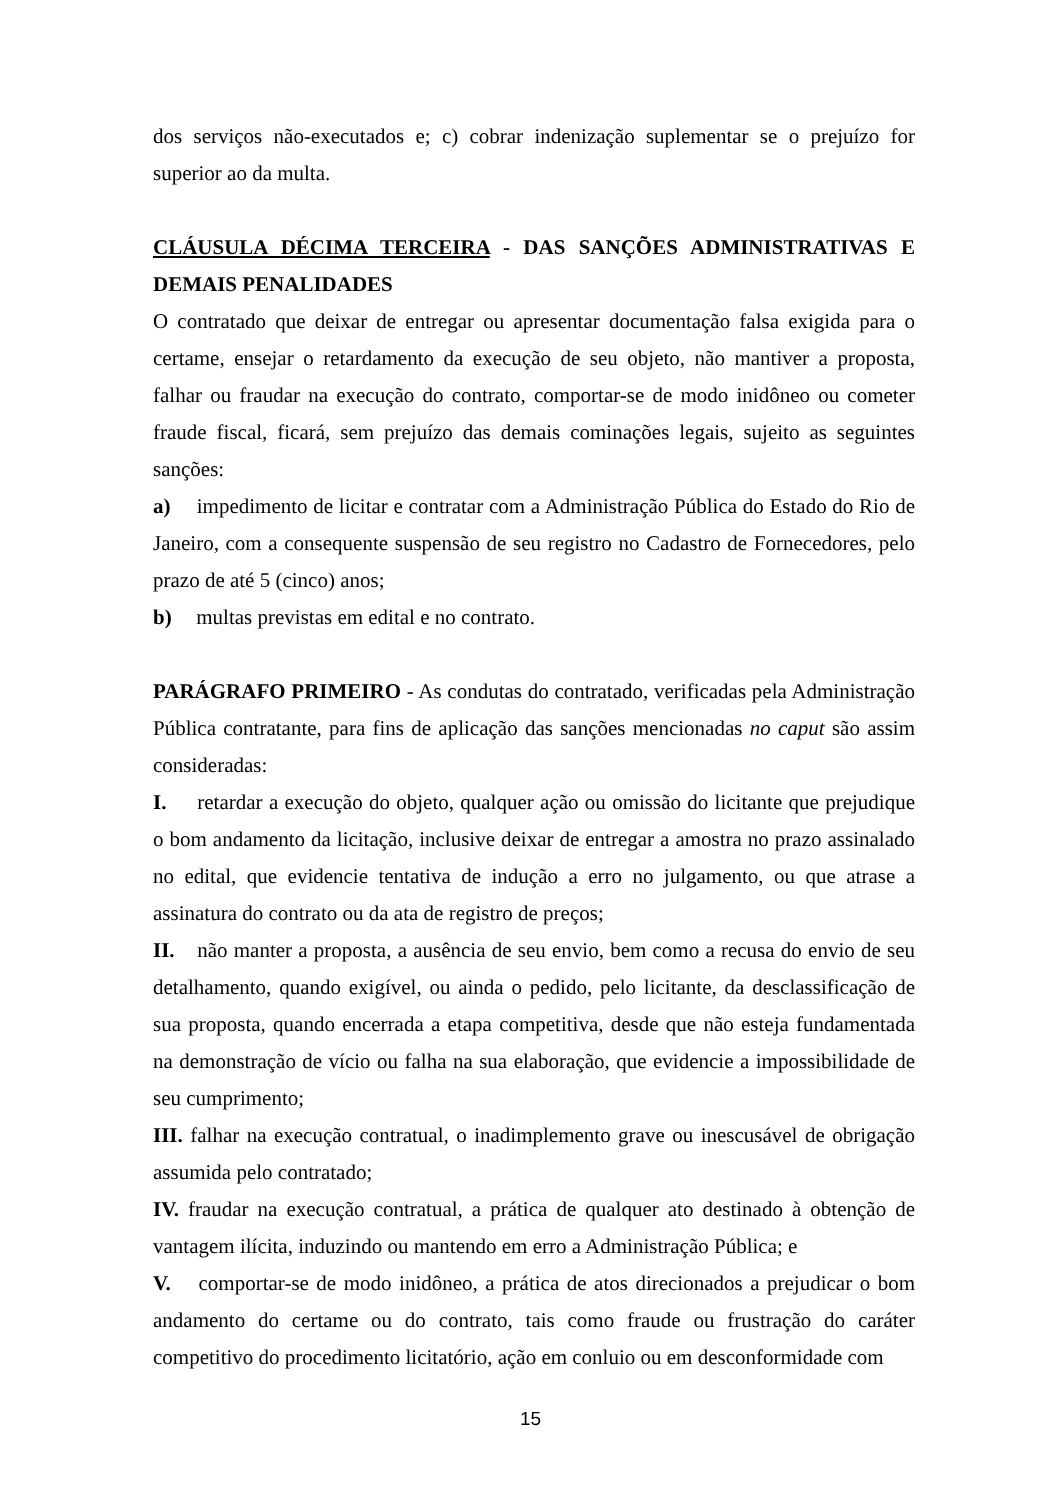dos serviços não-executados e; c) cobrar indenização suplementar se o prejuízo for superior ao da multa.
CLÁUSULA DÉCIMA TERCEIRA - DAS SANÇÕES ADMINISTRATIVAS E DEMAIS PENALIDADES
O contratado que deixar de entregar ou apresentar documentação falsa exigida para o certame, ensejar o retardamento da execução de seu objeto, não mantiver a proposta, falhar ou fraudar na execução do contrato, comportar-se de modo inidôneo ou cometer fraude fiscal, ficará, sem prejuízo das demais cominações legais, sujeito as seguintes sanções:
a) impedimento de licitar e contratar com a Administração Pública do Estado do Rio de Janeiro, com a consequente suspensão de seu registro no Cadastro de Fornecedores, pelo prazo de até 5 (cinco) anos;
b) multas previstas em edital e no contrato.
PARÁGRAFO PRIMEIRO - As condutas do contratado, verificadas pela Administração Pública contratante, para fins de aplicação das sanções mencionadas no caput são assim consideradas:
I. retardar a execução do objeto, qualquer ação ou omissão do licitante que prejudique o bom andamento da licitação, inclusive deixar de entregar a amostra no prazo assinalado no edital, que evidencie tentativa de indução a erro no julgamento, ou que atrase a assinatura do contrato ou da ata de registro de preços;
II. não manter a proposta, a ausência de seu envio, bem como a recusa do envio de seu detalhamento, quando exigível, ou ainda o pedido, pelo licitante, da desclassificação de sua proposta, quando encerrada a etapa competitiva, desde que não esteja fundamentada na demonstração de vício ou falha na sua elaboração, que evidencie a impossibilidade de seu cumprimento;
III. falhar na execução contratual, o inadimplemento grave ou inescusável de obrigação assumida pelo contratado;
IV. fraudar na execução contratual, a prática de qualquer ato destinado à obtenção de vantagem ilícita, induzindo ou mantendo em erro a Administração Pública; e
V. comportar-se de modo inidôneo, a prática de atos direcionados a prejudicar o bom andamento do certame ou do contrato, tais como fraude ou frustração do caráter competitivo do procedimento licitatório, ação em conluio ou em desconformidade com
15